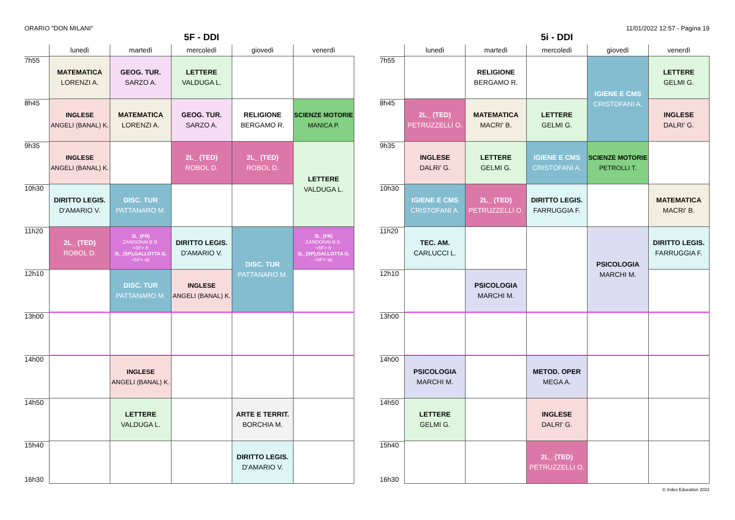ORARIO "DON MILANI" 11/01/2022 12:57 - Pagina 19
5F - DDI
| | lunedì | martedì | mercoledì | giovedì | venerdì |
| --- | --- | --- | --- | --- | --- |
| 7h55 | MATEMATICA LORENZI A. | GEOG. TUR. SARZO A. | LETTERE VALDUGA L. | | |
| 8h45 | INGLESE ANGELI (BANAL) K. | MATEMATICA LORENZI A. | GEOG. TUR. SARZO A. | RELIGIONE BERGAMO R. | SCIENZE MOTORIE MANICA P. |
| 9h35 | INGLESE ANGELI (BANAL) K. | | 2L_ (TED) ROBOL D. | 2L_ (TED) ROBOL D. | LETTERE VALDUGA L. |
| 10h30 | DIRITTO LEGIS. D'AMARIO V. | DISC. TUR PATTANARO M. | | | |
| 11h20 | 2L_ (TED) ROBOL D. | 3L_(FR) ZANDONAI B B. <5F> fr 3L_(SP),GALLOTTA G. <5F> sp | DIRITTO LEGIS. D'AMARIO V. | DISC. TUR PATTANARO M. | 3L_(FR) ZANDONAI B B. <5F> fr 3L_(SP),GALLOTTA G. <5F> sp |
| 12h10 | | DISC. TUR PATTANARO M. | INGLESE ANGELI (BANAL) K. | | |
| 13h00 | | | | | |
| 14h00 | | INGLESE ANGELI (BANAL) K. | | | |
| 14h50 | | LETTERE VALDUGA L. | | ARTE E TERRIT. BORCHIA M. | |
| 15h40 16h30 | | | | DIRITTO LEGIS. D'AMARIO V. | |
5i - DDI
| | lunedì | martedì | mercoledì | giovedì | venerdì |
| --- | --- | --- | --- | --- | --- |
| 7h55 | | RELIGIONE BERGAMO R. | | IGIENE E CMS CRISTOFANI A. | LETTERE GELMI G. |
| 8h45 | 2L_ (TED) PETRUZZELLI O. | MATEMATICA MACRI' B. | LETTERE GELMI G. | | INGLESE DALRI' G. |
| 9h35 | INGLESE DALRI' G. | LETTERE GELMI G. | IGIENE E CMS CRISTOFANI A. | SCIENZE MOTORIE PETROLLI T. | |
| 10h30 | IGIENE E CMS CRISTOFANI A. | 2L_ (TED) PETRUZZELLI O. | DIRITTO LEGIS. FARRUGGIA F. | | MATEMATICA MACRI' B. |
| 11h20 | TEC. AM. CARLUCCI L. | | | PSICOLOGIA MARCHI M. | DIRITTO LEGIS. FARRUGGIA F. |
| 12h10 | | PSICOLOGIA MARCHI M. | | | |
| 13h00 | | | | | |
| 14h00 | PSICOLOGIA MARCHI M. | | METOD. OPER MEGA A. | | |
| 14h50 | LETTERE GELMI G. | | INGLESE DALRI' G. | | |
| 15h40 16h30 | | | 2L_ (TED) PETRUZZELLI O. | | |
© Index Education 2022